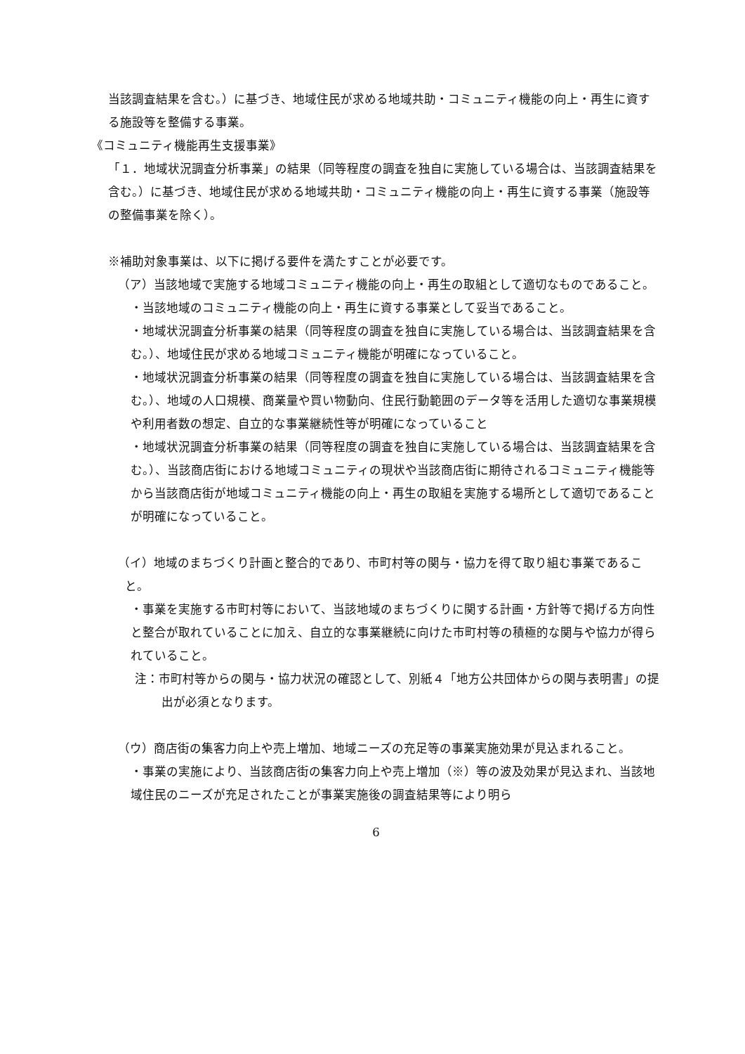当該調査結果を含む。）に基づき、地域住民が求める地域共助・コミュニティ機能の向上・再生に資する施設等を整備する事業。
《コミュニティ機能再生支援事業》
「１．地域状況調査分析事業」の結果（同等程度の調査を独自に実施している場合は、当該調査結果を含む。）に基づき、地域住民が求める地域共助・コミュニティ機能の向上・再生に資する事業（施設等の整備事業を除く）。
※補助対象事業は、以下に掲げる要件を満たすことが必要です。
（ア）当該地域で実施する地域コミュニティ機能の向上・再生の取組として適切なものであること。
・当該地域のコミュニティ機能の向上・再生に資する事業として妥当であること。
・地域状況調査分析事業の結果（同等程度の調査を独自に実施している場合は、当該調査結果を含む。）、地域住民が求める地域コミュニティ機能が明確になっていること。
・地域状況調査分析事業の結果（同等程度の調査を独自に実施している場合は、当該調査結果を含む。）、地域の人口規模、商業量や買い物動向、住民行動範囲のデータ等を活用した適切な事業規模や利用者数の想定、自立的な事業継続性等が明確になっていること
・地域状況調査分析事業の結果（同等程度の調査を独自に実施している場合は、当該調査結果を含む。）、当該商店街における地域コミュニティの現状や当該商店街に期待されるコミュニティ機能等から当該商店街が地域コミュニティ機能の向上・再生の取組を実施する場所として適切であることが明確になっていること。
（イ）地域のまちづくり計画と整合的であり、市町村等の関与・協力を得て取り組む事業であること。
・事業を実施する市町村等において、当該地域のまちづくりに関する計画・方針等で掲げる方向性と整合が取れていることに加え、自立的な事業継続に向けた市町村等の積極的な関与や協力が得られていること。
注：市町村等からの関与・協力状況の確認として、別紙４「地方公共団体からの関与表明書」の提出が必須となります。
（ウ）商店街の集客力向上や売上増加、地域ニーズの充足等の事業実施効果が見込まれること。
・事業の実施により、当該商店街の集客力向上や売上増加（※）等の波及効果が見込まれ、当該地域住民のニーズが充足されたことが事業実施後の調査結果等により明ら
6